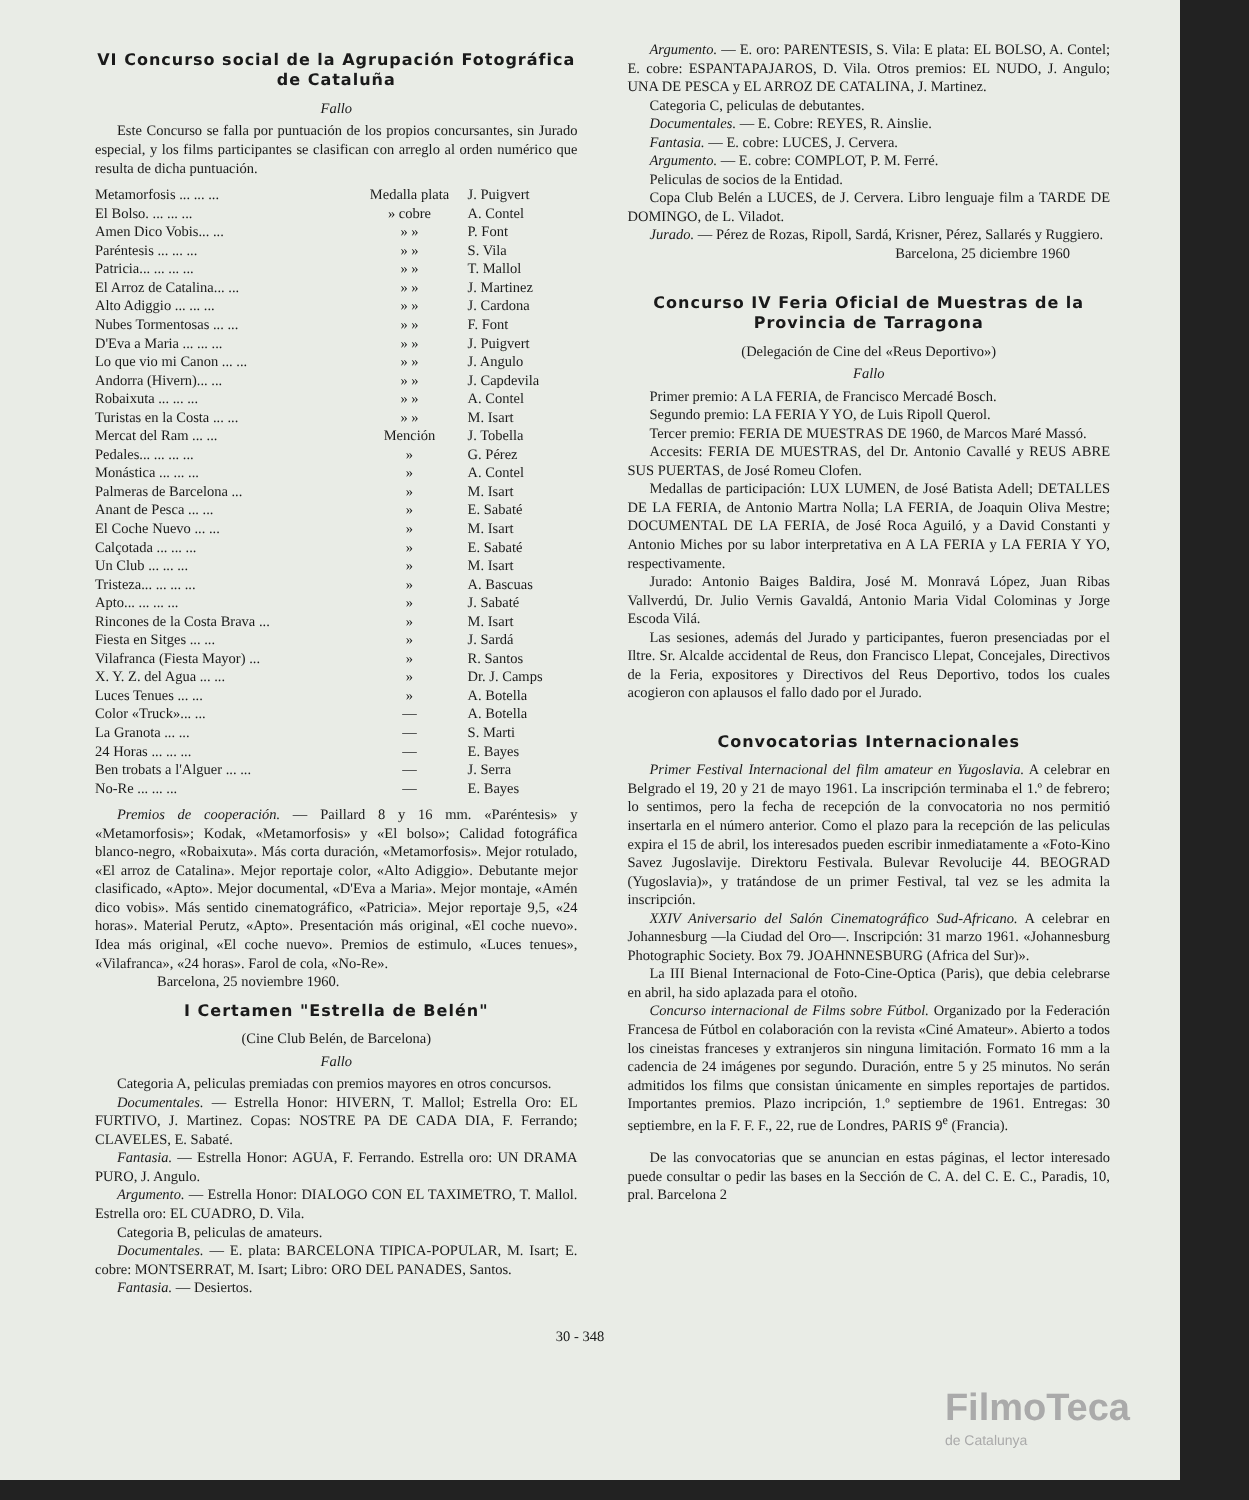VI Concurso social de la Agrupación Fotográfica de Cataluña
Fallo
Este Concurso se falla por puntuación de los propios concursantes, sin Jurado especial, y los films participantes se clasifican con arreglo al orden numérico que resulta de dicha puntuación.
| Metamorfosis ... ... ... | Medalla plata | J. Puigvert |
| El Bolso. ... ... ... | » cobre | A. Contel |
| Amen Dico Vobis... ... | » » | P. Font |
| Paréntesis ... ... ... | » » | S. Vila |
| Patricia... ... ... ... | » » | T. Mallol |
| El Arroz de Catalina... ... | » » | J. Martinez |
| Alto Adiggio ... ... ... | » » | J. Cardona |
| Nubes Tormentosas ... ... | » » | F. Font |
| D'Eva a Maria ... ... ... | » » | J. Puigvert |
| Lo que vio mi Canon ... ... | » » | J. Angulo |
| Andorra (Hivern)... ... | » » | J. Capdevila |
| Robaixuta ... ... ... | » » | A. Contel |
| Turistas en la Costa ... ... | » » | M. Isart |
| Mercat del Ram ... ... | Mención | J. Tobella |
| Pedales... ... ... ... | » | G. Pérez |
| Monástica ... ... ... | » | A. Contel |
| Palmeras de Barcelona ... | » | M. Isart |
| Anant de Pesca ... ... | » | E. Sabaté |
| El Coche Nuevo ... ... | » | M. Isart |
| Calçotada ... ... ... | » | E. Sabaté |
| Un Club ... ... ... | » | M. Isart |
| Tristeza... ... ... ... | » | A. Bascuas |
| Apto... ... ... ... | » | J. Sabaté |
| Rincones de la Costa Brava ... | » | M. Isart |
| Fiesta en Sitges ... ... | » | J. Sardá |
| Vilafranca (Fiesta Mayor) ... | » | R. Santos |
| X. Y. Z. del Agua ... ... | » | Dr. J. Camps |
| Luces Tenues ... ... | » | A. Botella |
| Color «Truck»... ... | — | A. Botella |
| La Granota ... ... | — | S. Marti |
| 24 Horas ... ... ... | — | E. Bayes |
| Ben trobats a l'Alguer ... ... | — | J. Serra |
| No-Re ... ... ... | — | E. Bayes |
Premios de cooperación. — Paillard 8 y 16 mm. «Paréntesis» y «Metamorfosis»; Kodak, «Metamorfosis» y «El bolso»; Calidad fotográfica blanco-negro, «Robaixuta». Más corta duración, «Metamorfosis». Mejor rotulado, «El arroz de Catalina». Mejor reportaje color, «Alto Adiggio». Debutante mejor clasificado, «Apto». Mejor documental, «D'Eva a Maria». Mejor montaje, «Amén dico vobis». Más sentido cinematográfico, «Patricia». Mejor reportaje 9,5, «24 horas». Material Perutz, «Apto». Presentación más original, «El coche nuevo». Idea más original, «El coche nuevo». Premios de estimulo, «Luces tenues», «Vilafranca», «24 horas». Farol de cola, «No-Re».
Barcelona, 25 noviembre 1960.
I Certamen "Estrella de Belén"
(Cine Club Belén, de Barcelona)
Fallo
Categoria A, peliculas premiadas con premios mayores en otros concursos.
Documentales. — Estrella Honor: HIVERN, T. Mallol; Estrella Oro: EL FURTIVO, J. Martinez. Copas: NOSTRE PA DE CADA DIA, F. Ferrando; CLAVELES, E. Sabaté.
Fantasia. — Estrella Honor: AGUA, F. Ferrando. Estrella oro: UN DRAMA PURO, J. Angulo.
Argumento. — Estrella Honor: DIALOGO CON EL TAXIMETRO, T. Mallol. Estrella oro: EL CUADRO, D. Vila.
Categoria B, peliculas de amateurs.
Documentales. — E. plata: BARCELONA TIPICA-POPULAR, M. Isart; E. cobre: MONTSERRAT, M. Isart; Libro: ORO DEL PANADES, Santos.
Fantasia. — Desiertos.
Argumento. — E. oro: PARENTESIS, S. Vila: E plata: EL BOLSO, A. Contel; E. cobre: ESPANTAPAJAROS, D. Vila. Otros premios: EL NUDO, J. Angulo; UNA DE PESCA y EL ARROZ DE CATALINA, J. Martinez.
Categoria C, peliculas de debutantes.
Documentales. — E. Cobre: REYES, R. Ainslie.
Fantasia. — E. cobre: LUCES, J. Cervera.
Argumento. — E. cobre: COMPLOT, P. M. Ferré.
Peliculas de socios de la Entidad.
Copa Club Belén a LUCES, de J. Cervera. Libro lenguaje film a TARDE DE DOMINGO, de L. Viladot.
Jurado. — Pérez de Rozas, Ripoll, Sardá, Krisner, Pérez, Sallarés y Ruggiero.
Barcelona, 25 diciembre 1960
Concurso IV Feria Oficial de Muestras de la Provincia de Tarragona
(Delegación de Cine del «Reus Deportivo»)
Fallo
Primer premio: A LA FERIA, de Francisco Mercadé Bosch.
Segundo premio: LA FERIA Y YO, de Luis Ripoll Querol.
Tercer premio: FERIA DE MUESTRAS DE 1960, de Marcos Maré Massó.
Accesits: FERIA DE MUESTRAS, del Dr. Antonio Cavallé y REUS ABRE SUS PUERTAS, de José Romeu Clofen.
Medallas de participación: LUX LUMEN, de José Batista Adell; DETALLES DE LA FERIA, de Antonio Martra Nolla; LA FERIA, de Joaquin Oliva Mestre; DOCUMENTAL DE LA FERIA, de José Roca Aguiló, y a David Constanti y Antonio Miches por su labor interpretativa en A LA FERIA y LA FERIA Y YO, respectivamente.
Jurado: Antonio Baiges Baldira, José M. Monravá López, Juan Ribas Vallverdú, Dr. Julio Vernis Gavaldá, Antonio Maria Vidal Colominas y Jorge Escoda Vilá.
Las sesiones, además del Jurado y participantes, fueron presenciadas por el Iltre. Sr. Alcalde accidental de Reus, don Francisco Llepat, Concejales, Directivos de la Feria, expositores y Directivos del Reus Deportivo, todos los cuales acogieron con aplausos el fallo dado por el Jurado.
Convocatorias Internacionales
Primer Festival Internacional del film amateur en Yugoslavia. A celebrar en Belgrado el 19, 20 y 21 de mayo 1961. La inscripción terminaba el 1.º de febrero; lo sentimos, pero la fecha de recepción de la convocatoria no nos permitió insertarla en el número anterior. Como el plazo para la recepción de las peliculas expira el 15 de abril, los interesados pueden escribir inmediatamente a «Foto-Kino Savez Jugoslavije. Direktoru Festivala. Bulevar Revolucije 44. BEOGRAD (Yugoslavia)», y tratándose de un primer Festival, tal vez se les admita la inscripción.
XXIV Aniversario del Salón Cinematográfico Sud-Africano. A celebrar en Johannesburg —la Ciudad del Oro—. Inscripción: 31 marzo 1961. «Johannesburg Photographic Society. Box 79. JOAHNNESBURG (Africa del Sur)».
La III Bienal Internacional de Foto-Cine-Optica (Paris), que debia celebrarse en abril, ha sido aplazada para el otoño.
Concurso internacional de Films sobre Fútbol. Organizado por la Federación Francesa de Fútbol en colaboración con la revista «Ciné Amateur». Abierto a todos los cineistas franceses y extranjeros sin ninguna limitación. Formato 16 mm a la cadencia de 24 imágenes por segundo. Duración, entre 5 y 25 minutos. No serán admitidos los films que consistan únicamente en simples reportajes de partidos. Importantes premios. Plazo incripción, 1.º septiembre de 1961. Entregas: 30 septiembre, en la F. F. F., 22, rue de Londres, PARIS 9<sup>e</sup> (Francia).
De las convocatorias que se anuncian en estas páginas, el lector interesado puede consultar o pedir las bases en la Sección de C. A. del C. E. C., Paradis, 10, pral. Barcelona 2
30 - 348
FilmoTeca
de Catalunya